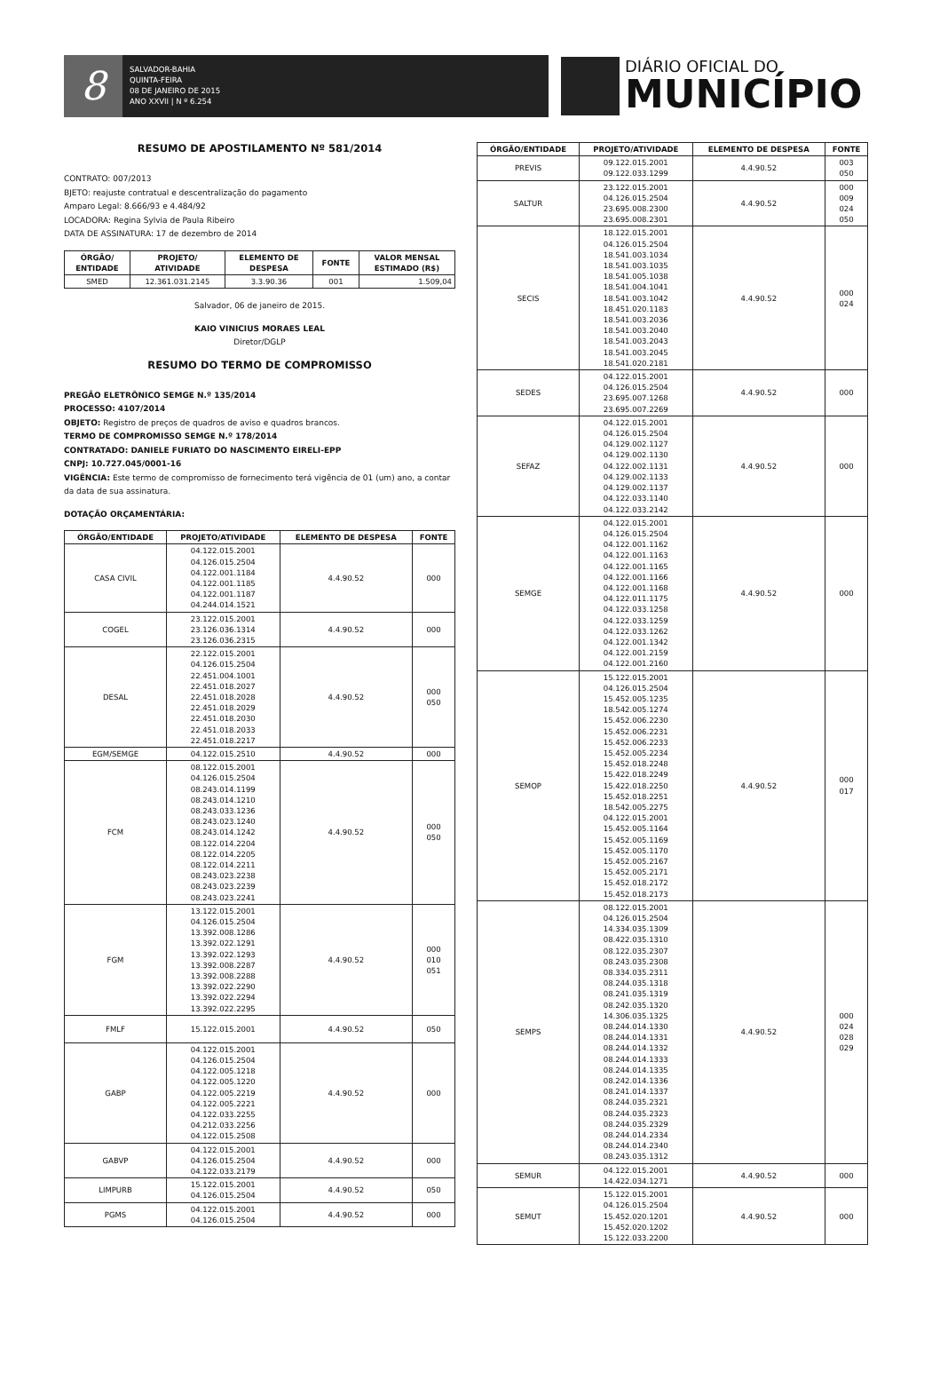8
SALVADOR-BAHIA
QUINTA-FEIRA
08 DE JANEIRO DE 2015
ANO XXVII | N º 6.254
DIÁRIO OFICIAL DO
MUNICÍPIO
RESUMO DE APOSTILAMENTO Nº 581/2014
CONTRATO: 007/2013
BJETO: reajuste contratual e descentralização do pagamento
Amparo Legal: 8.666/93 e 4.484/92
LOCADORA: Regina Sylvia de Paula Ribeiro
DATA DE ASSINATURA: 17 de dezembro de 2014
| ÓRGÃO/ ENTIDADE | PROJETO/ ATIVIDADE | ELEMENTO DE DESPESA | FONTE | VALOR MENSAL ESTIMADO (R$) |
| --- | --- | --- | --- | --- |
| SMED | 12.361.031.2145 | 3.3.90.36 | 001 | 1.509,04 |
Salvador, 06 de janeiro de 2015.
KAIO VINICIUS MORAES LEAL
Diretor/DGLP
RESUMO DO TERMO DE COMPROMISSO
PREGÃO ELETRÔNICO SEMGE N.º 135/2014
PROCESSO: 4107/2014
OBJETO: Registro de preços de quadros de aviso e quadros brancos.
TERMO DE COMPROMISSO SEMGE N.º 178/2014
CONTRATADO: DANIELE FURIATO DO NASCIMENTO EIRELI-EPP
CNPJ: 10.727.045/0001-16
VIGÊNCIA: Este termo de compromisso de fornecimento terá vigência de 01 (um) ano, a contar da data de sua assinatura.
DOTAÇÃO ORÇAMENTÁRIA:
| ÓRGÃO/ENTIDADE | PROJETO/ATIVIDADE | ELEMENTO DE DESPESA | FONTE |
| --- | --- | --- | --- |
| CASA CIVIL | 04.122.015.2001 04.126.015.2504 04.122.001.1184 04.122.001.1185 04.122.001.1187 04.244.014.1521 | 4.4.90.52 | 000 |
| COGEL | 23.122.015.2001 23.126.036.1314 23.126.036.2315 | 4.4.90.52 | 000 |
| DESAL | 22.122.015.2001 04.126.015.2504 22.451.004.1001 22.451.018.2027 22.451.018.2028 22.451.018.2029 22.451.018.2030 22.451.018.2033 22.451.018.2217 | 4.4.90.52 | 000 050 |
| EGM/SEMGE | 04.122.015.2510 | 4.4.90.52 | 000 |
| FCM | 08.122.015.2001 04.126.015.2504 08.243.014.1199 08.243.014.1210 08.243.033.1236 08.243.023.1240 08.243.014.1242 08.122.014.2204 08.122.014.2205 08.122.014.2211 08.243.023.2238 08.243.023.2239 08.243.023.2241 | 4.4.90.52 | 000 050 |
| FGM | 13.122.015.2001 04.126.015.2504 13.392.008.1286 13.392.022.1291 13.392.022.1293 13.392.008.2287 13.392.008.2288 13.392.022.2290 13.392.022.2294 13.392.022.2295 | 4.4.90.52 | 000 010 051 |
| FMLF | 15.122.015.2001 | 4.4.90.52 | 050 |
| GABP | 04.122.015.2001 04.126.015.2504 04.122.005.1218 04.122.005.1220 04.122.005.2219 04.122.005.2221 04.122.033.2255 04.212.033.2256 04.122.015.2508 | 4.4.90.52 | 000 |
| GABVP | 04.122.015.2001 04.126.015.2504 04.122.033.2179 | 4.4.90.52 | 000 |
| LIMPURB | 15.122.015.2001 04.126.015.2504 | 4.4.90.52 | 050 |
| PGMS | 04.122.015.2001 04.126.015.2504 | 4.4.90.52 | 000 |
| ÓRGÃO/ENTIDADE | PROJETO/ATIVIDADE | ELEMENTO DE DESPESA | FONTE |
| --- | --- | --- | --- |
| PREVIS | 09.122.015.2001 09.122.033.1299 | 4.4.90.52 | 003 050 |
| SALTUR | 23.122.015.2001 04.126.015.2504 23.695.008.2300 23.695.008.2301 | 4.4.90.52 | 000 009 024 050 |
| SECIS | 18.122.015.2001 04.126.015.2504 18.541.003.1034 18.541.003.1035 18.541.005.1038 18.541.004.1041 18.541.003.1042 18.451.020.1183 18.541.003.2036 18.541.003.2040 18.541.003.2043 18.541.003.2045 18.541.020.2181 | 4.4.90.52 | 000 024 |
| SEDES | 04.122.015.2001 04.126.015.2504 23.695.007.1268 23.695.007.2269 | 4.4.90.52 | 000 |
| SEFAZ | 04.122.015.2001 04.126.015.2504 04.129.002.1127 04.129.002.1130 04.122.002.1131 04.129.002.1133 04.129.002.1137 04.122.033.1140 04.122.033.2142 | 4.4.90.52 | 000 |
| SEMGE | 04.122.015.2001 04.126.015.2504 04.122.001.1162 04.122.001.1163 04.122.001.1165 04.122.001.1166 04.122.001.1168 04.122.011.1175 04.122.033.1258 04.122.033.1259 04.122.033.1262 04.122.001.1342 04.122.001.2159 04.122.001.2160 | 4.4.90.52 | 000 |
| SEMOP | 15.122.015.2001 04.126.015.2504 15.452.005.1235 18.542.005.1274 15.452.006.2230 15.452.006.2231 15.452.006.2233 15.452.005.2234 15.452.018.2248 15.422.018.2249 15.422.018.2250 15.452.018.2251 18.542.005.2275 04.122.015.2001 15.452.005.1164 15.452.005.1169 15.452.005.1170 15.452.005.2167 15.452.005.2171 15.452.018.2172 15.452.018.2173 | 4.4.90.52 | 000 017 |
| SEMPS | 08.122.015.2001 04.126.015.2504 14.334.035.1309 08.422.035.1310 08.122.035.2307 08.243.035.2308 08.334.035.2311 08.244.035.1318 08.241.035.1319 08.242.035.1320 14.306.035.1325 08.244.014.1330 08.244.014.1331 08.244.014.1332 08.244.014.1333 08.244.014.1335 08.242.014.1336 08.241.014.1337 08.244.035.2321 08.244.035.2323 08.244.035.2329 08.244.014.2334 08.244.014.2340 08.243.035.1312 | 4.4.90.52 | 000 024 028 029 |
| SEMUR | 04.122.015.2001 14.422.034.1271 | 4.4.90.52 | 000 |
| SEMUT | 15.122.015.2001 04.126.015.2504 15.452.020.1201 15.452.020.1202 15.122.033.2200 | 4.4.90.52 | 000 |